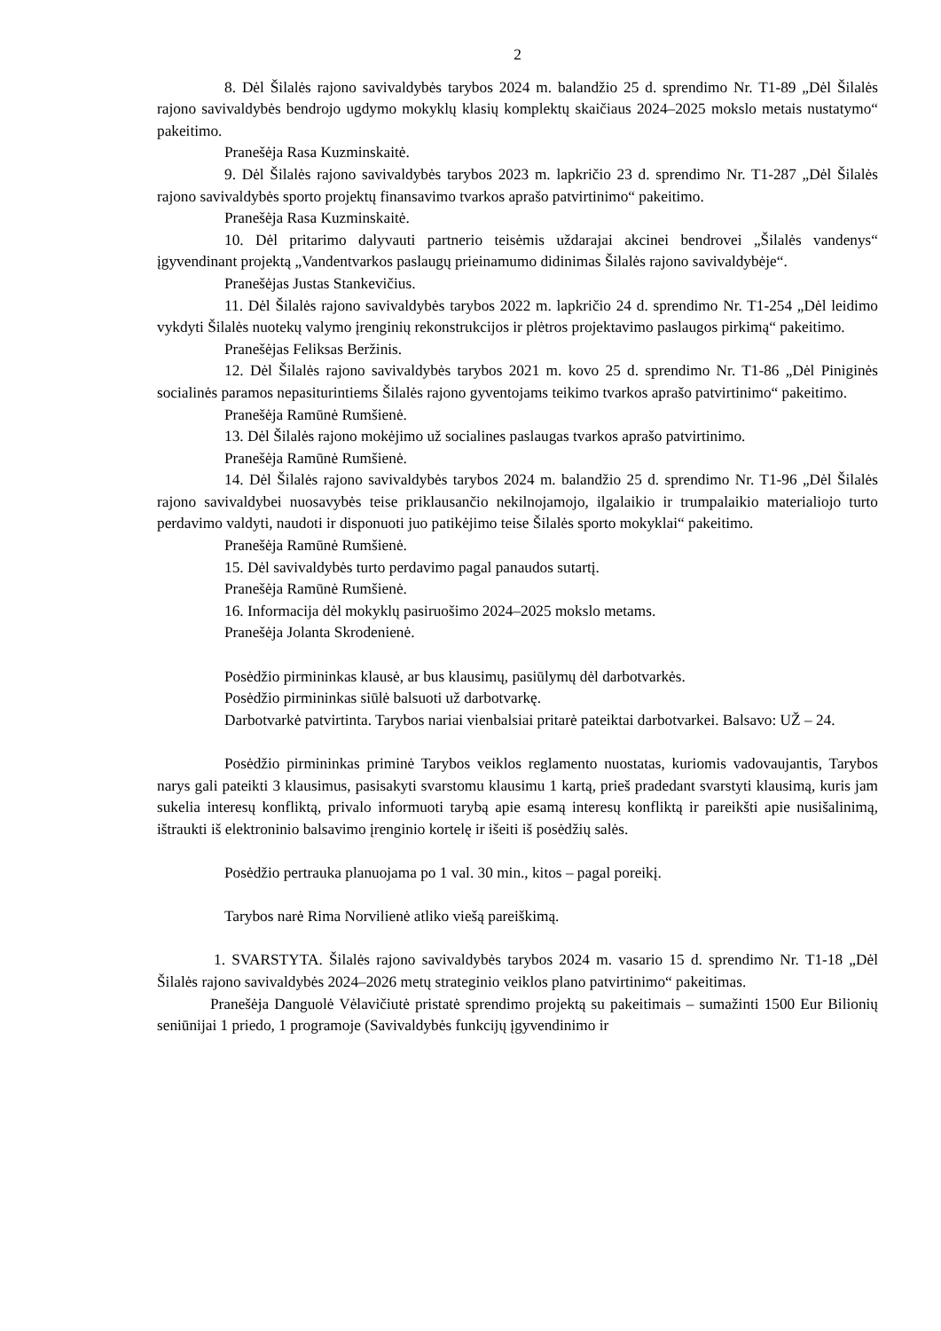2
8. Dėl Šilalės rajono savivaldybės tarybos 2024 m. balandžio 25 d. sprendimo Nr. T1-89 „Dėl Šilalės rajono savivaldybės bendrojo ugdymo mokyklų klasių komplektų skaičiaus 2024–2025 mokslo metais nustatymo“ pakeitimo.
Pranešėja Rasa Kuzminskaitė.
9. Dėl Šilalės rajono savivaldybės tarybos 2023 m. lapkričio 23 d. sprendimo Nr. T1-287 „Dėl Šilalės rajono savivaldybės sporto projektų finansavimo tvarkos aprašo patvirtinimo“ pakeitimo.
Pranešėja Rasa Kuzminskaitė.
10. Dėl pritarimo dalyvauti partnerio teisėmis uždarajai akcinei bendrovei „Šilalės vandenys“ įgyvendinant projektą „Vandentvarkos paslaugų prieinamumo didinimas Šilalės rajono savivaldybėje“.
Pranešėjas Justas Stankevičius.
11. Dėl Šilalės rajono savivaldybės tarybos 2022 m. lapkričio 24 d. sprendimo Nr. T1-254 „Dėl leidimo vykdyti Šilalės nuotekų valymo įrenginių rekonstrukcijos ir plėtros projektavimo paslaugos pirkimą“ pakeitimo.
Pranešėjas Feliksas Beržinis.
12. Dėl Šilalės rajono savivaldybės tarybos 2021 m. kovo 25 d. sprendimo Nr. T1-86 „Dėl Piniginės socialinės paramos nepasiturintiems Šilalės rajono gyventojams teikimo tvarkos aprašo patvirtinimo“ pakeitimo.
Pranešėja Ramūnė Rumšienė.
13. Dėl Šilalės rajono mokėjimo už socialines paslaugas tvarkos aprašo patvirtinimo.
Pranešėja Ramūnė Rumšienė.
14. Dėl Šilalės rajono savivaldybės tarybos 2024 m. balandžio 25 d. sprendimo Nr. T1-96 „Dėl Šilalės rajono savivaldybei nuosavybės teise priklausančio nekilnojamojo, ilgalaikio ir trumpalaikio materialiojo turto perdavimo valdyti, naudoti ir disponuoti juo patikėjimo teise Šilalės sporto mokyklai“ pakeitimo.
Pranešėja Ramūnė Rumšienė.
15. Dėl savivaldybės turto perdavimo pagal panaudos sutartį.
Pranešėja Ramūnė Rumšienė.
16. Informacija dėl mokyklų pasiruošimo 2024–2025 mokslo metams.
Pranešėja Jolanta Skrodenienė.
Posėdžio pirmininkas klausė, ar bus klausimų, pasiūlymų dėl darbotvarkės.
Posėdžio pirmininkas siūlė balsuoti už darbotvarkę.
Darbotvarkė patvirtinta. Tarybos nariai vienbalsiai pritarė pateiktai darbotvarkei. Balsavo: UŽ – 24.
Posėdžio pirmininkas priminė Tarybos veiklos reglamento nuostatas, kuriomis vadovaujantis, Tarybos narys gali pateikti 3 klausimus, pasisakyti svarstomu klausimu 1 kartą, prieš pradedant svarstyti klausimą, kuris jam sukelia interesų konfliktą, privalo informuoti tarybą apie esamą interesų konfliktą ir pareikšti apie nusišalinimą, ištraukti iš elektroninio balsavimo įrenginio kortelę ir išeiti iš posėdžių salės.
Posėdžio pertrauka planuojama po 1 val. 30 min., kitos – pagal poreikį.
Tarybos narė Rima Norvilienė atliko viešą pareiškimą.
1. SVARSTYTA. Šilalės rajono savivaldybės tarybos 2024 m. vasario 15 d. sprendimo Nr. T1-18 „Dėl Šilalės rajono savivaldybės 2024–2026 metų strateginio veiklos plano patvirtinimo“ pakeitimas.
Pranešėja Danguolė Vėlavičiutė pristatė sprendimo projektą su pakeitimais – sumažinti 1500 Eur Bilionių seniūnijai 1 priedo, 1 programoje (Savivaldybės funkcijų įgyvendinimo ir